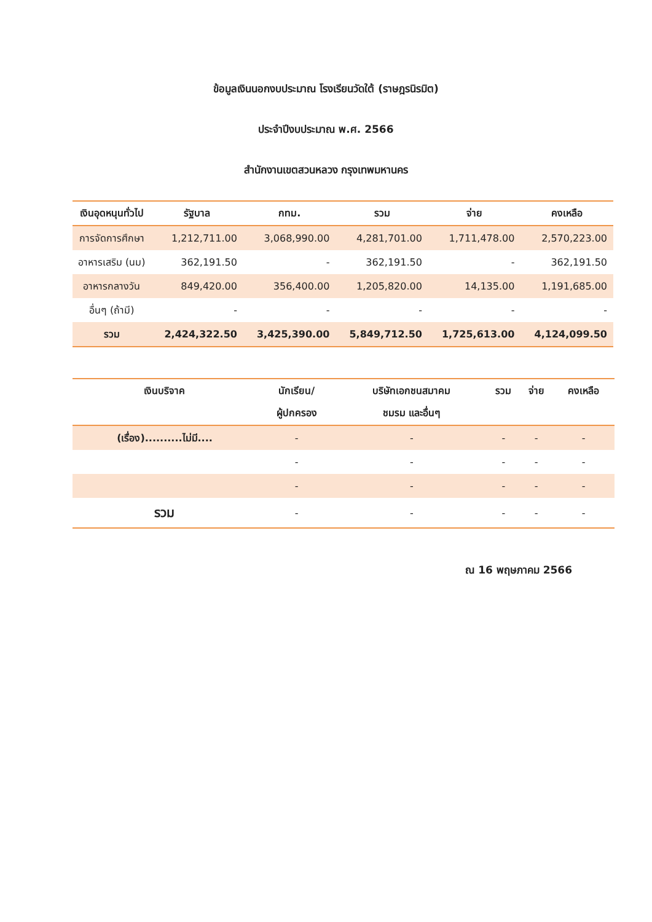ข้อมูลเงินนอกงบประมาณ โรงเรียนวัดใต้ (ราษฎรนิรมิต)
ประจำปีงบประมาณ พ.ศ. 2566
สำนักงานเขตสวนหลวง กรุงเทพมหานคร
| เงินอุดหนุนทั่วไป | รัฐบาล | กทม. | รวม | จ่าย | คงเหลือ |
| --- | --- | --- | --- | --- | --- |
| การจัดการศึกษา | 1,212,711.00 | 3,068,990.00 | 4,281,701.00 | 1,711,478.00 | 2,570,223.00 |
| อาหารเสริม (นม) | 362,191.50 | - | 362,191.50 | - | 362,191.50 |
| อาหารกลางวัน | 849,420.00 | 356,400.00 | 1,205,820.00 | 14,135.00 | 1,191,685.00 |
| อื่นๆ (ถ้ามี) | - | - | - | - | - |
| รวม | 2,424,322.50 | 3,425,390.00 | 5,849,712.50 | 1,725,613.00 | 4,124,099.50 |
| เงินบริจาค | นักเรียน/ ผู้ปกครอง | บริษัทเอกชนสมาคม ชมรม และอื่นๆ | รวม | จ่าย | คงเหลือ |
| --- | --- | --- | --- | --- | --- |
| (เรื่อง)..........ไม่มี.... | - | - | - | - | - |
| | - | - | - | - | - |
| | - | - | - | - | - |
| รวม | - | - | - | - | - |
ณ 16 พฤษภาคม 2566